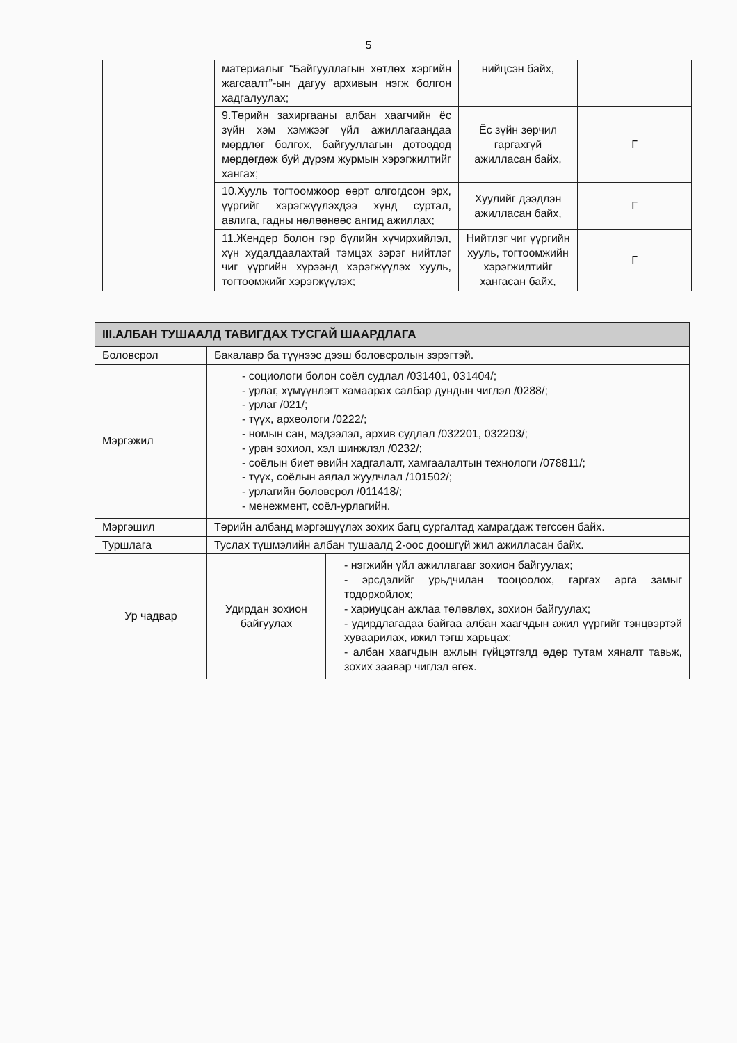5
| | материалыг “Байгууллагын хөтлөх хэргийн жагсаалт”-ын дагуу архивын нэгж болгон хадгалуулах; | нийцсэн байх, | |
| | 9.Төрийн захиргааны албан хаагчийн ёс зүйн хэм хэмжээг үйл ажиллагаандаа мөрдлөг болгох, байгууллагын дотоодод мөрдөгдөж буй дүрэм журмын хэрэгжилтийг хангах; | Ёс зүйн зөрчил гаргахгүй ажилласан байх, | Г |
| | 10.Хууль тогтоомжоор өөрт олгогдсон эрх, үүргийг хэрэгжүүлэхдээ хүнд суртал, авлига, гадны нөлөөнөөс ангид ажиллах; | Хуулийг дээдлэн ажилласан байх, | Г |
| | 11.Жендер болон гэр бүлийн хүчирхийлэл, хүн худалдаалахтай тэмцэх зэрэг нийтлэг чиг үүргийн хүрээнд хэрэгжүүлэх хууль, тогтоомжийг хэрэгжүүлэх; | Нийтлэг чиг үүргийн хууль, тогтоомжийн хэрэгжилтийг хангасан байх, | Г |
| III.АЛБАН ТУШААЛД ТАВИГДАХ ТУСГАЙ ШААРДЛАГА | | |
| --- | --- | --- |
| Боловсрол | Бакалавр ба түүнээс дээш боловсролын зэрэгтэй. | |
| Мэргэжил | - социологи болон соёл судлал /031401, 031404/; - урлаг, хүмүүнлэгт хамаарах салбар дундын чиглэл /0288/; - урлаг /021/; - түүх, археологи /0222/; - номын сан, мэдээлэл, архив судлал /032201, 032203/; - уран зохиол, хэл шинжлэл /0232/; - соёлын биет өвийн хадгалалт, хамгаалалтын технологи /078811/; - түүх, соёлын аялал жуулчлал /101502/; - урлагийн боловсрол /011418/; - менежмент, соёл-урлагийн. | |
| Мэргэшил | Төрийн албанд мэргэшүүлэх зохих багц сургалтад хамрагдаж төгссөн байх. | |
| Туршлага | Туслах түшмэлийн албан тушаалд 2-оос доошгүй жил ажилласан байх. | |
| Ур чадвар | Удирдан зохион байгуулах | - нэгжийн үйл ажиллагааг зохион байгуулах; - эрсдэлийг урьдчилан тооцоолох, гаргах арга замыг тодорхойлох; - хариуцсан ажлаа төлөвлөх, зохион байгуулах; - удирдлагадаа байгаа албан хаагчдын ажил үүргийг тэнцвэртэй хуваарилах, ижил тэгш харьцах; - албан хаагчдын ажлын гүйцэтгэлд өдөр тутам хяналт тавьж, зохих заавар чиглэл өгөх. |